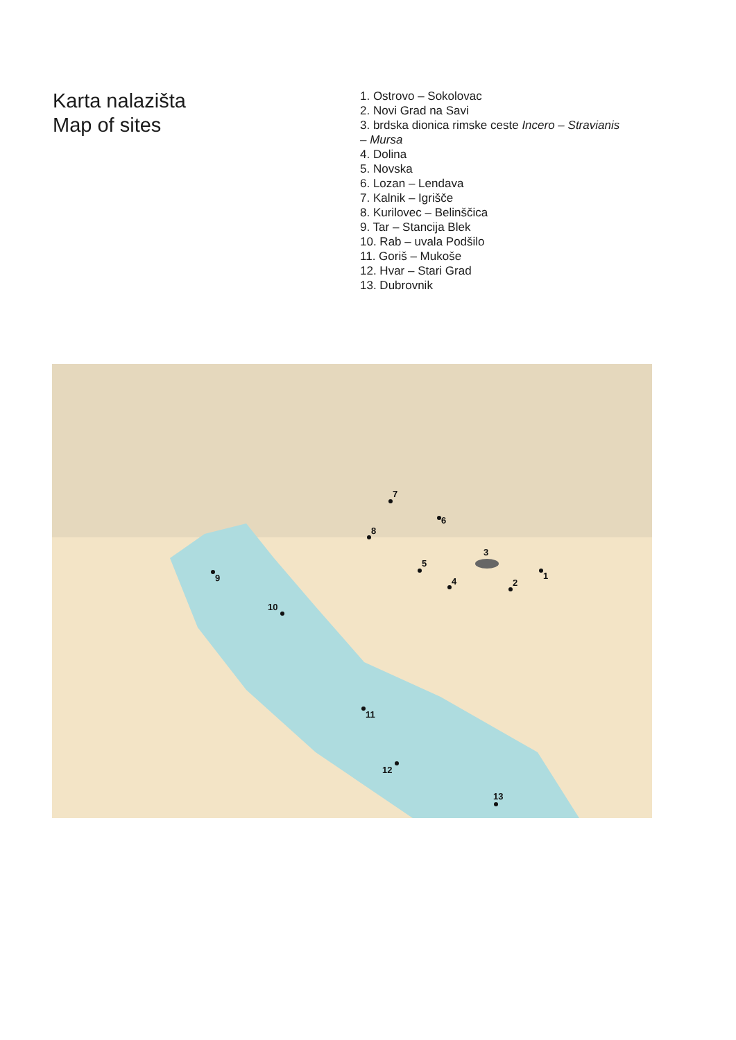Karta nalazišta
Map of sites
1. Ostrovo – Sokolovac
2. Novi Grad na Savi
3. brdska dionica rimske ceste Incero – Stravianis
– Mursa
4. Dolina
5. Novska
6. Lozan – Lendava
7. Kalnik – Igrišče
8. Kurilovec – Belinščica
9. Tar – Stancija Blek
10. Rab – uvala Podšilo
11. Goriš – Mukoše
12. Hvar – Stari Grad
13. Dubrovnik
1
2
3
4
5
6
7
8
9
10
11
12
13